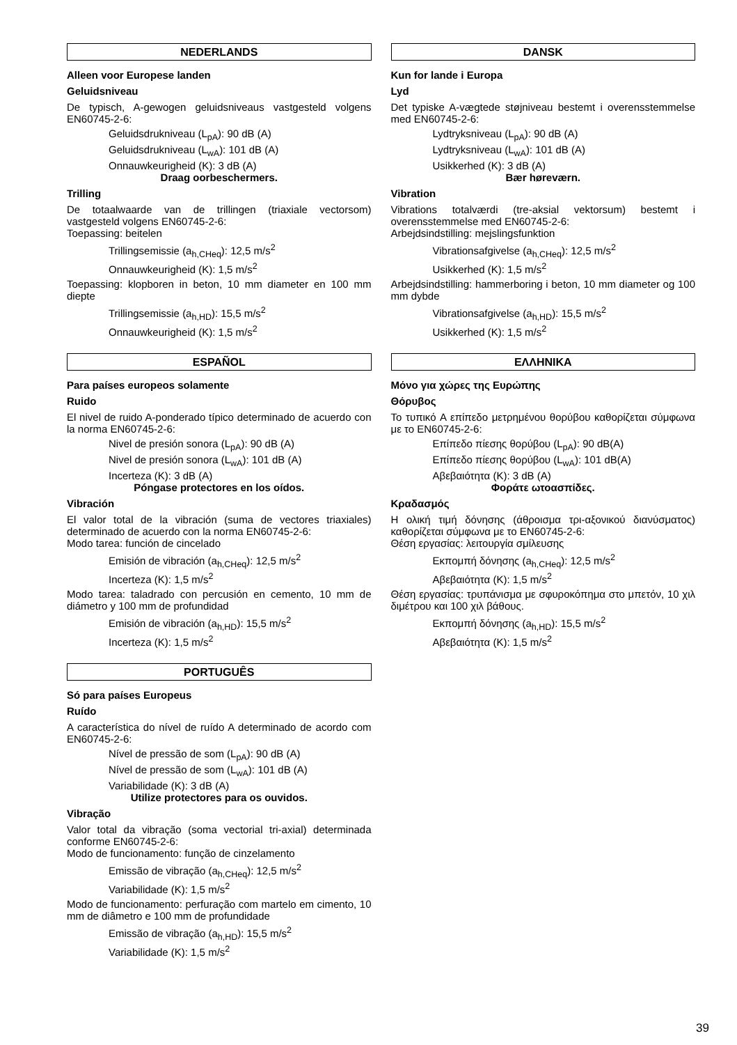NEDERLANDS
Alleen voor Europese landen
Geluidsniveau
De typisch, A-gewogen geluidsniveaus vastgesteld volgens EN60745-2-6:
Geluidsdrukniveau (L<sub>pA</sub>): 90 dB (A)
Geluidsdrukniveau (L<sub>wA</sub>): 101 dB (A)
Onnauwkeurigheid (K): 3 dB (A)
Draag oorbeschermers.
Trilling
De totaalwaarde van de trillingen (triaxiale vectorsom) vastgesteld volgens EN60745-2-6:
Toepassing: beitelen
Trillingsemissie (a<sub>h,CHeq</sub>): 12,5 m/s<sup>2</sup>
Onnauwkeurigheid (K): 1,5 m/s<sup>2</sup>
Toepassing: klopboren in beton, 10 mm diameter en 100 mm diepte
Trillingsemissie (a<sub>h,HD</sub>): 15,5 m/s<sup>2</sup>
Onnauwkeurigheid (K): 1,5 m/s<sup>2</sup>
ESPAÑOL
Para países europeos solamente
Ruido
El nivel de ruido A-ponderado típico determinado de acuerdo con la norma EN60745-2-6:
Nivel de presión sonora (L<sub>pA</sub>): 90 dB (A)
Nivel de presión sonora (L<sub>wA</sub>): 101 dB (A)
Incerteza (K): 3 dB (A)
Póngase protectores en los oídos.
Vibración
El valor total de la vibración (suma de vectores triaxiales) determinado de acuerdo con la norma EN60745-2-6:
Modo tarea: función de cincelado
Emisión de vibración (a<sub>h,CHeq</sub>): 12,5 m/s<sup>2</sup>
Incerteza (K): 1,5 m/s<sup>2</sup>
Modo tarea: taladrado con percusión en cemento, 10 mm de diámetro y 100 mm de profundidad
Emisión de vibración (a<sub>h,HD</sub>): 15,5 m/s<sup>2</sup>
Incerteza (K): 1,5 m/s<sup>2</sup>
PORTUGUÊS
Só para países Europeus
Ruído
A característica do nível de ruído A determinado de acordo com EN60745-2-6:
Nível de pressão de som (L<sub>pA</sub>): 90 dB (A)
Nível de pressão de som (L<sub>wA</sub>): 101 dB (A)
Variabilidade (K): 3 dB (A)
Utilize protectores para os ouvidos.
Vibração
Valor total da vibração (soma vectorial tri-axial) determinada conforme EN60745-2-6:
Modo de funcionamento: função de cinzelamento
Emissão de vibração (a<sub>h,CHeq</sub>): 12,5 m/s<sup>2</sup>
Variabilidade (K): 1,5 m/s<sup>2</sup>
Modo de funcionamento: perfuração com martelo em cimento, 10 mm de diâmetro e 100 mm de profundidade
Emissão de vibração (a<sub>h,HD</sub>): 15,5 m/s<sup>2</sup>
Variabilidade (K): 1,5 m/s<sup>2</sup>
DANSK
Kun for lande i Europa
Lyd
Det typiske A-vægtede støjniveau bestemt i overensstemmelse med EN60745-2-6:
Lydtryksniveau (L<sub>pA</sub>): 90 dB (A)
Lydtryksniveau (L<sub>wA</sub>): 101 dB (A)
Usikkerhed (K): 3 dB (A)
Bær høreværn.
Vibration
Vibrations totalværdi (tre-aksial vektorsum) bestemt i overensstemmelse med EN60745-2-6:
Arbejdsindstilling: mejslingsfunktion
Vibrationsafgivelse (a<sub>h,CHeq</sub>): 12,5 m/s<sup>2</sup>
Usikkerhed (K): 1,5 m/s<sup>2</sup>
Arbejdsindstilling: hammerboring i beton, 10 mm diameter og 100 mm dybde
Vibrationsafgivelse (a<sub>h,HD</sub>): 15,5 m/s<sup>2</sup>
Usikkerhed (K): 1,5 m/s<sup>2</sup>
ΕΛΛΗΝΙΚΑ
Μόνο για χώρες της Ευρώπης
Θόρυβος
Το τυπικό A επίπεδο μετρημένου θορύβου καθορίζεται σύμφωνα με το EN60745-2-6:
Επίπεδο πίεσης θορύβου (L<sub>pA</sub>): 90 dB(A)
Επίπεδο πίεσης θορύβου (L<sub>wA</sub>): 101 dB(A)
Αβεβαιότητα (K): 3 dB (A)
Φοράτε ωτοασπίδες.
Κραδασμός
Η ολική τιμή δόνησης (άθροισμα τρι-αξονικού διανύσματος) καθορίζεται σύμφωνα με το EN60745-2-6:
Θέση εργασίας: λειτουργία σμίλευσης
Εκπομπή δόνησης (a<sub>h,CHeq</sub>): 12,5 m/s<sup>2</sup>
Αβεβαιότητα (K): 1,5 m/s<sup>2</sup>
Θέση εργασίας: τρυπάνισμα με σφυροκόπημα στο μπετόν, 10 χιλ διμέτρου και 100 χιλ βάθους.
Εκπομπή δόνησης (a<sub>h,HD</sub>): 15,5 m/s<sup>2</sup>
Αβεβαιότητα (K): 1,5 m/s<sup>2</sup>
39